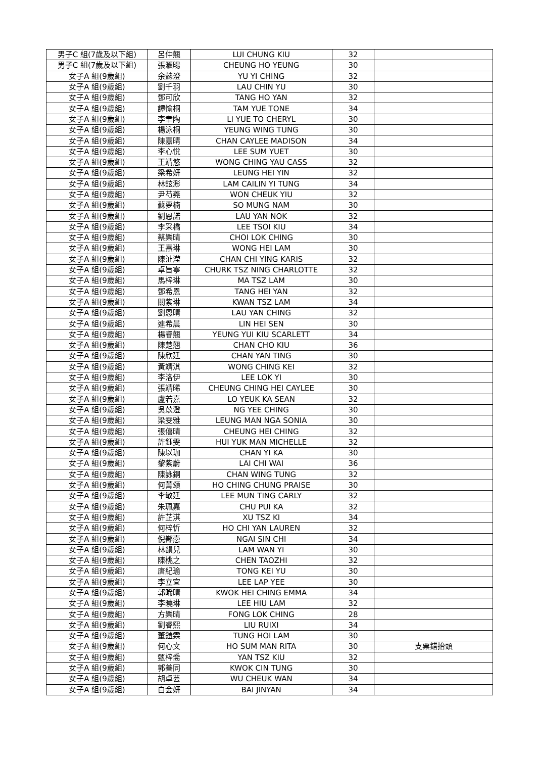| 男子C 組(7歲及以下組) | 呂仲翹 | LUI CHUNG KIU | 32 | |
| 男子C 組(7歲及以下組) | 張灝暘 | CHEUNG HO YEUNG | 30 | |
| 女子A 組(9歲組) | 余懿澄 | YU YI CHING | 32 | |
| 女子A 組(9歲組) | 劉千羽 | LAU CHIN YU | 30 | |
| 女子A 組(9歲組) | 鄧可欣 | TANG HO YAN | 32 | |
| 女子A 組(9歲組) | 譚愉桐 | TAM YUE TONE | 34 | |
| 女子A 組(9歲組) | 李聿陶 | LI YUE TO CHERYL | 30 | |
| 女子A 組(9歲組) | 楊泳桐 | YEUNG WING TUNG | 30 | |
| 女子A 組(9歲組) | 陳嘉晴 | CHAN CAYLEE MADISON | 34 | |
| 女子A 組(9歲組) | 李心悅 | LEE SUM YUET | 30 | |
| 女子A 組(9歲組) | 王靖悠 | WONG CHING YAU CASS | 32 | |
| 女子A 組(9歲組) | 梁希妍 | LEUNG HEI YIN | 32 | |
| 女子A 組(9歲組) | 林鉉浵 | LAM CAILIN YI TUNG | 34 | |
| 女子A 組(9歲組) | 尹芍蕘 | WON CHEUK YIU | 32 | |
| 女子A 組(9歲組) | 蘇夢楠 | SO MUNG NAM | 30 | |
| 女子A 組(9歲組) | 劉恩諾 | LAU YAN NOK | 32 | |
| 女子A 組(9歲組) | 李采橋 | LEE TSOI KIU | 34 | |
| 女子A 組(9歲組) | 蔡樂晴 | CHOI LOK CHING | 30 | |
| 女子A 組(9歲組) | 王熹琳 | WONG HEI LAM | 30 | |
| 女子A 組(9歲組) | 陳沚滢 | CHAN CHI YING KARIS | 32 | |
| 女子A 組(9歲組) | 卓旨寧 | CHURK TSZ NING CHARLOTTE | 32 | |
| 女子A 組(9歲組) | 馬梓琳 | MA TSZ LAM | 30 | |
| 女子A 組(9歲組) | 鄧希恩 | TANG HEI YAN | 32 | |
| 女子A 組(9歲組) | 關紫琳 | KWAN TSZ LAM | 34 | |
| 女子A 組(9歲組) | 劉恩晴 | LAU YAN CHING | 32 | |
| 女子A 組(9歲組) | 連希晨 | LIN HEI SEN | 30 | |
| 女子A 組(9歲組) | 楊睿翹 | YEUNG YUI KIU SCARLETT | 34 | |
| 女子A 組(9歲組) | 陳楚翹 | CHAN CHO KIU | 36 | |
| 女子A 組(9歲組) | 陳欣廷 | CHAN YAN TING | 30 | |
| 女子A 組(9歲組) | 黃靖淇 | WONG CHING KEI | 32 | |
| 女子A 組(9歲組) | 李洛伊 | LEE LOK YI | 30 | |
| 女子A 組(9歲組) | 張靖晞 | CHEUNG CHING HEI CAYLEE | 30 | |
| 女子A 組(9歲組) | 盧若嘉 | LO YEUK KA SEAN | 32 | |
| 女子A 組(9歲組) | 吳苡澄 | NG YEE CHING | 30 | |
| 女子A 組(9歲組) | 梁雯雅 | LEUNG MAN NGA SONIA | 30 | |
| 女子A 組(9歲組) | 張僖晴 | CHEUNG HEI CHING | 32 | |
| 女子A 組(9歲組) | 許鈺雯 | HUI YUK MAN MICHELLE | 32 | |
| 女子A 組(9歲組) | 陳以珈 | CHAN YI KA | 30 | |
| 女子A 組(9歲組) | 黎紫蔚 | LAI CHI WAI | 36 | |
| 女子A 組(9歲組) | 陳詠銅 | CHAN WING TUNG | 32 | |
| 女子A 組(9歲組) | 何菁頌 | HO CHING CHUNG PRAISE | 30 | |
| 女子A 組(9歲組) | 李敏廷 | LEE MUN TING CARLY | 32 | |
| 女子A 組(9歲組) | 朱珮嘉 | CHU PUI KA | 32 | |
| 女子A 組(9歲組) | 許芷淇 | XU TSZ KI | 34 | |
| 女子A 組(9歲組) | 何梓忻 | HO CHI YAN LAUREN | 32 | |
| 女子A 組(9歲組) | 倪鄯悫 | NGAI SIN CHI | 34 | |
| 女子A 組(9歲組) | 林韻兒 | LAM WAN YI | 30 | |
| 女子A 組(9歲組) | 陳桃之 | CHEN TAOZHI | 32 | |
| 女子A 組(9歲組) | 唐紀瑜 | TONG KEI YU | 30 | |
| 女子A 組(9歲組) | 李立宜 | LEE LAP YEE | 30 | |
| 女子A 組(9歲組) | 郭晞晴 | KWOK HEI CHING EMMA | 34 | |
| 女子A 組(9歲組) | 李曉琳 | LEE HIU LAM | 32 | |
| 女子A 組(9歲組) | 方樂晴 | FONG LOK CHING | 28 | |
| 女子A 組(9歲組) | 劉睿熙 | LIU RUIXI | 34 | |
| 女子A 組(9歲組) | 董鎧霖 | TUNG HOI LAM | 30 | |
| 女子A 組(9歲組) | 何心文 | HO SUM MAN RITA | 30 | 支票錯抬頭 |
| 女子A 組(9歲組) | 甄梓喬 | YAN TSZ KIU | 32 | |
| 女子A 組(9歲組) | 郭善同 | KWOK CIN TUNG | 30 | |
| 女子A 組(9歲組) | 胡卓芸 | WU CHEUK WAN | 34 | |
| 女子A 組(9歲組) | 白金妍 | BAI JINYAN | 34 | |